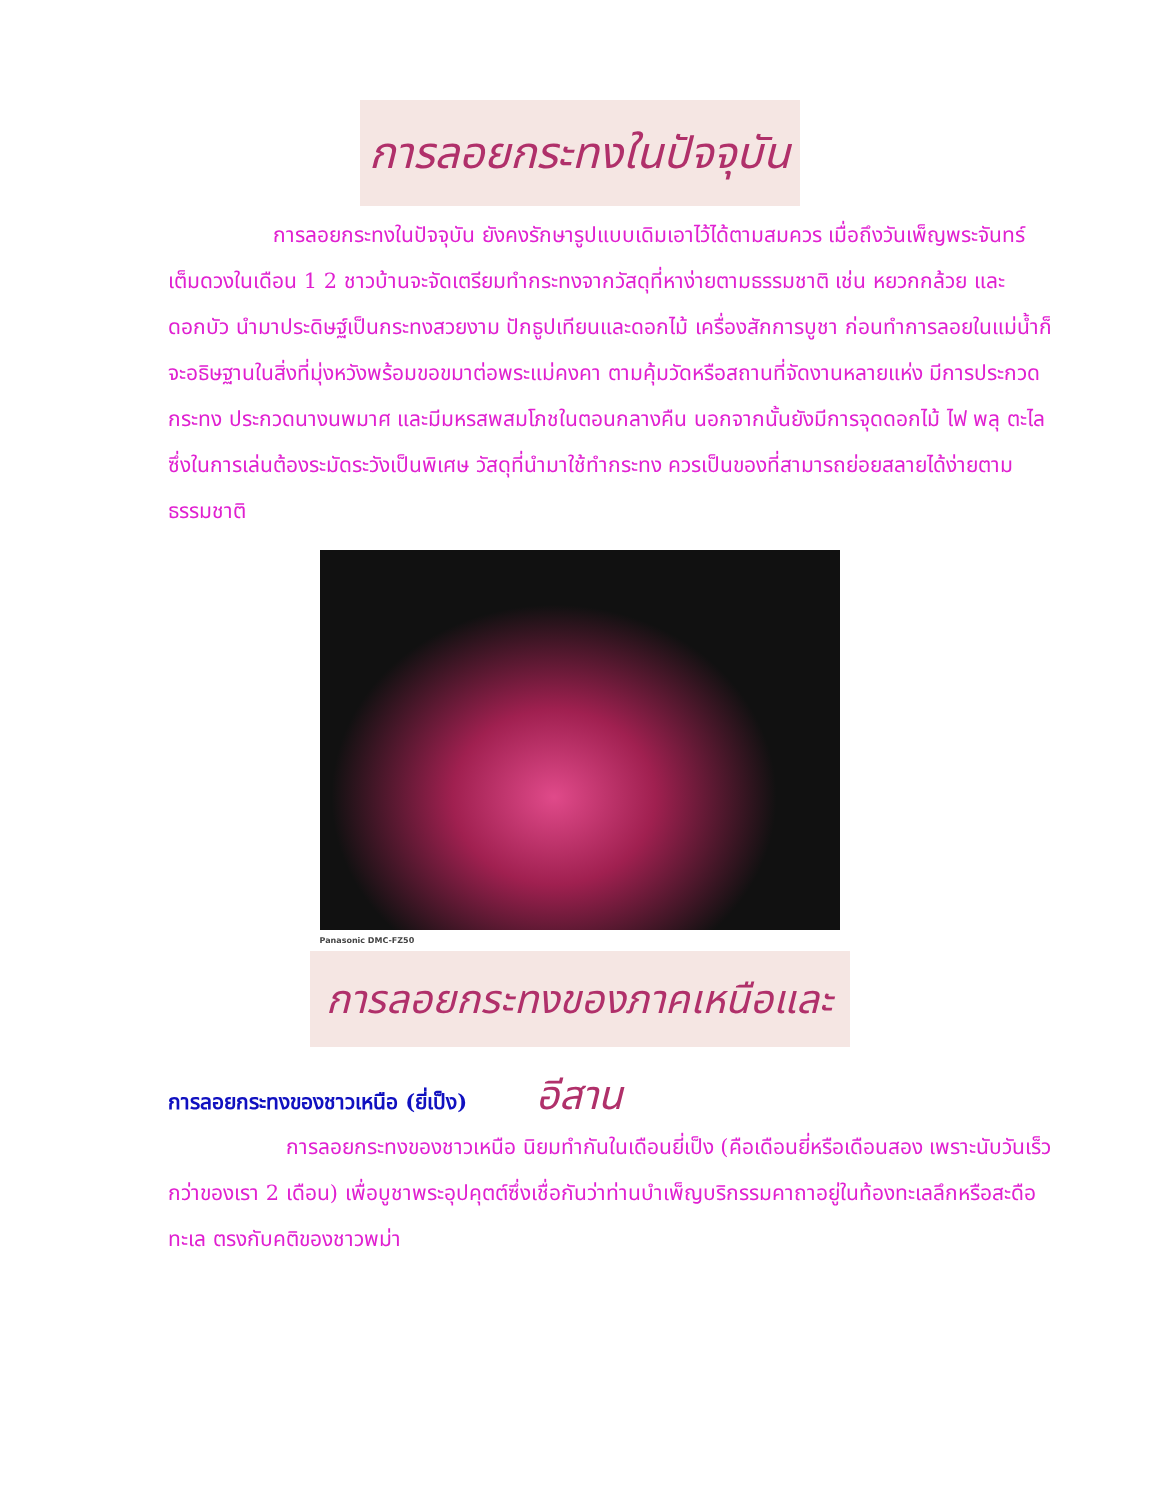การลอยกระทงในปัจจุบัน
การลอยกระทงในปัจจุบัน ยังคงรักษารูปแบบเดิมเอาไว้ได้ตามสมควร เมื่อถึงวันเพ็ญพระจันทร์เต็มดวงในเดือน 1 2 ชาวบ้านจะจัดเตรียมทำกระทงจากวัสดุที่หาง่ายตามธรรมชาติ เช่น หยวกกล้วย และดอกบัว นำมาประดิษฐ์เป็นกระทงสวยงาม ปักธูปเทียนและดอกไม้ เครื่องสักการบูชา ก่อนทำการลอยในแม่น้ำก็จะอธิษฐานในสิ่งที่มุ่งหวังพร้อมขอขมาต่อพระแม่คงคา ตามคุ้มวัดหรือสถานที่จัดงานหลายแห่ง มีการประกวดกระทง ประกวดนางนพมาศ และมีมหรสพสมโภชในตอนกลางคืน นอกจากนั้นยังมีการจุดดอกไม้ ไฟ พลุ ตะไล ซึ่งในการเล่นต้องระมัดระวังเป็นพิเศษ วัสดุที่นำมาใช้ทำกระทง ควรเป็นของที่สามารถย่อยสลายได้ง่ายตามธรรมชาติ
Panasonic DMC-FZ50
การลอยกระทงของภาคเหนือและอีสาน
การลอยกระทงของชาวเหนือ (ยี่เป็ง)
การลอยกระทงของชาวเหนือ นิยมทำกันในเดือนยี่เป็ง (คือเดือนยี่หรือเดือนสอง เพราะนับวันเร็วกว่าของเรา 2 เดือน) เพื่อบูชาพระอุปคุตต์ซึ่งเชื่อกันว่าท่านบำเพ็ญบริกรรมคาถาอยู่ในท้องทะเลลึกหรือสะดือทะเล ตรงกับคติของชาวพม่า